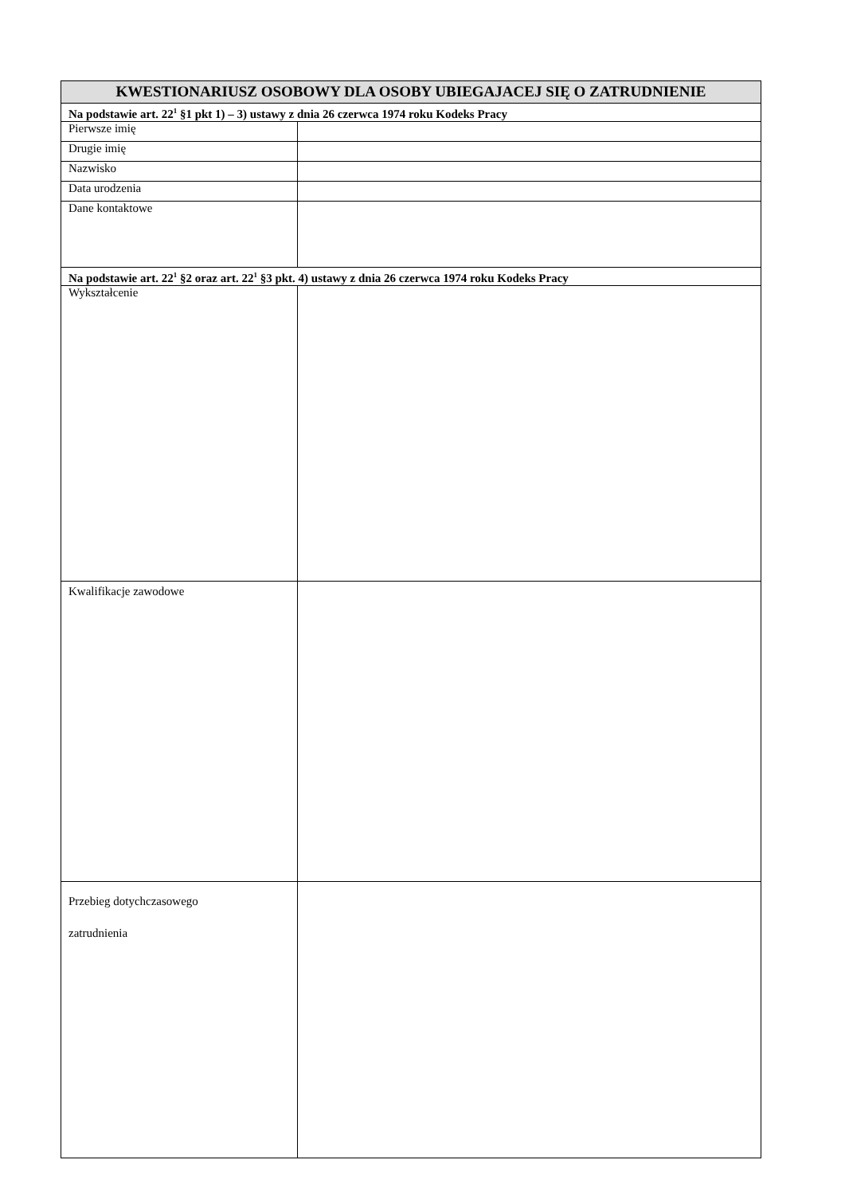| KWESTIONARIUSZ OSOBOWY DLA OSOBY UBIEGAJACEJ SIĘ O ZATRUDNIENIE | |
| --- | --- |
| Na podstawie art. 22<sup>1</sup> §1 pkt 1) – 3) ustawy z dnia 26 czerwca 1974 roku Kodeks Pracy | |
| Pierwsze imię | |
| Drugie imię | |
| Nazwisko | |
| Data urodzenia | |
| Dane kontaktowe | |
| Na podstawie art. 22<sup>1</sup> §2 oraz art. 22<sup>1</sup> §3 pkt. 4) ustawy z dnia 26 czerwca 1974 roku Kodeks Pracy | |
| Wykształcenie | |
| Kwalifikacje zawodowe | |
| Przebieg dotychczasowego zatrudnienia | |